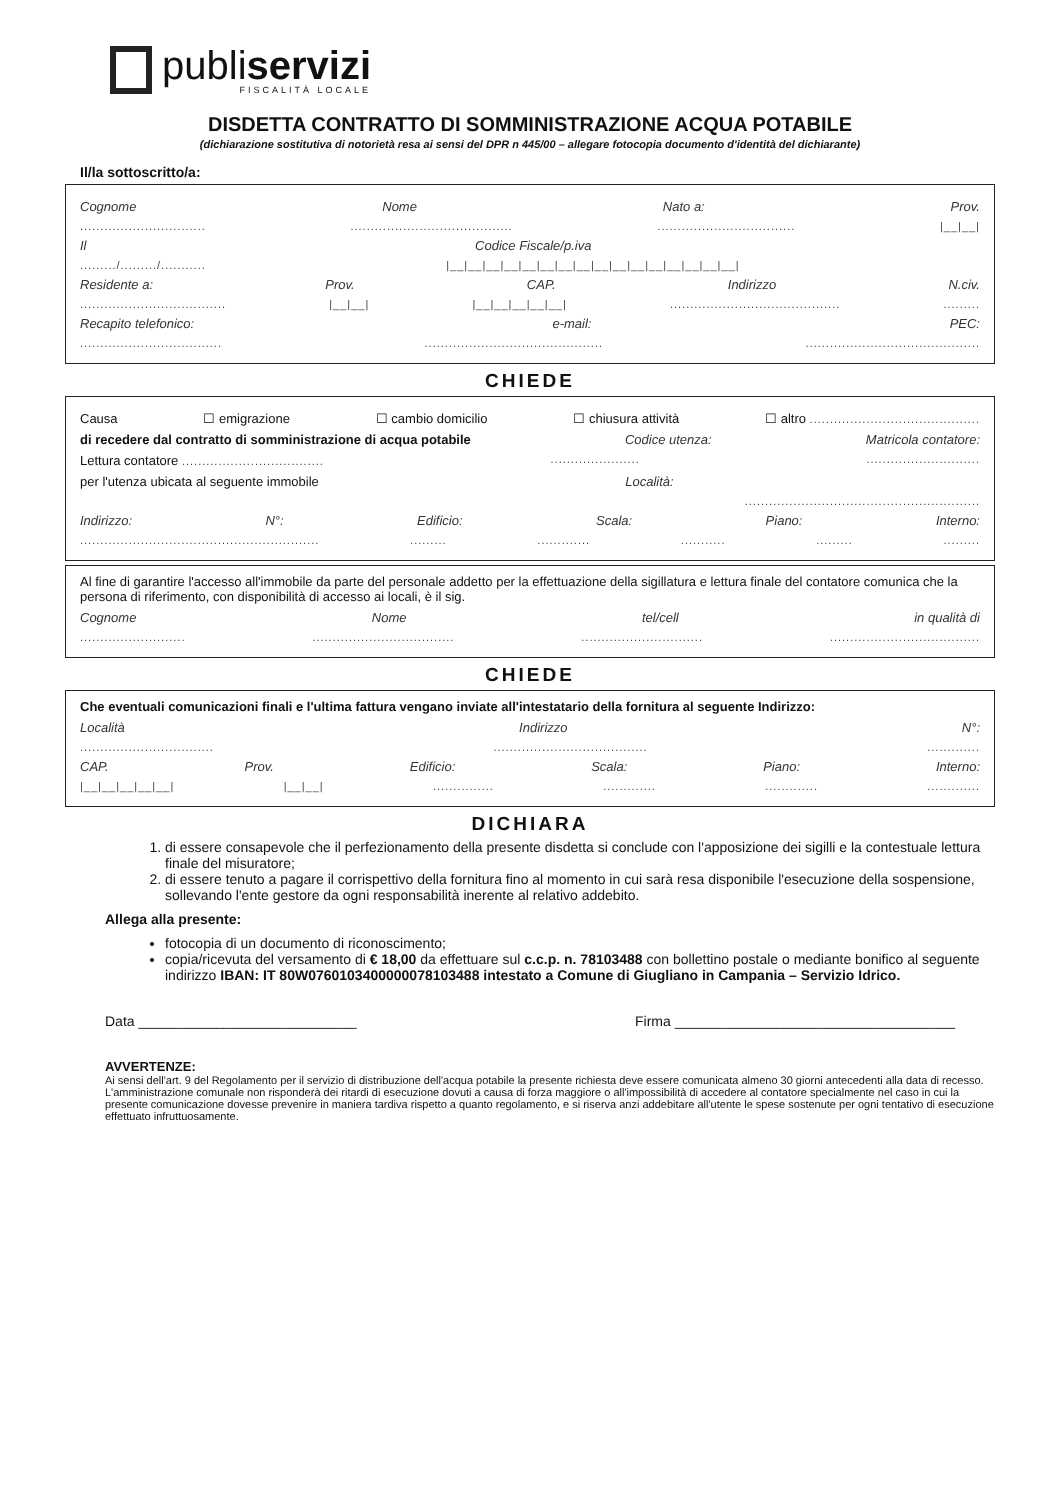publiservizi
FISCALITÀ LOCALE
DISDETTA CONTRATTO DI SOMMINISTRAZIONE ACQUA POTABILE
(dichiarazione sostitutiva di notorietà resa ai sensi del DPR n 445/00 – allegare fotocopia documento d'identità del dichiarante)
Il/la sottoscritto/a:
Cognome Nome Nato a: Prov.
......................................................................................................... |__|__|
Il Codice Fiscale/p.iva
........./........./........... |__|__|__|__|__|__|__|__|__|__|__|__|__|__|__|__|
Residente a: Prov. CAP. Indirizzo N.civ.
.................................... |__|__| |__|__|__|__|__|...................................................
Recapito telefonico: e-mail: PEC:
..........................................................................................................................
CHIEDE
Causa ☐ emigrazione ☐ cambio domicilio ☐ chiusura attività ☐ altro ..........................................
di recedere dal contratto di somministrazione di acqua potabile Codice utenza: Matricola contatore:
Lettura contatore .....................................................................................
per l'utenza ubicata al seguente immobile Località:
..........................................................
Indirizzo: N°: Edificio: Scala: Piano: Interno:
..............................................................................................................
Al fine di garantire l'accesso all'immobile da parte del personale addetto per la effettuazione della sigillatura e lettura finale del contatore comunica che la persona di riferimento, con disponibilità di accesso ai locali, è il sig.
Cognome Nome tel/cell in qualità di
................................................................................................................................
CHIEDE
Che eventuali comunicazioni finali e l'ultima fattura vengano inviate all'intestatario della fornitura al seguente Indirizzo:
Località Indirizzo N°:
....................................................................................
CAP. Prov. Edificio: Scala: Piano: Interno:
|__|__|__|__|__| |__|__|......................................................
DICHIARA
1. di essere consapevole che il perfezionamento della presente disdetta si conclude con l'apposizione dei sigilli e la contestuale lettura finale del misuratore;
2. di essere tenuto a pagare il corrispettivo della fornitura fino al momento in cui sarà resa disponibile l'esecuzione della sospensione, sollevando l'ente gestore da ogni responsabilità inerente al relativo addebito.
Allega alla presente:
fotocopia di un documento di riconoscimento;
copia/ricevuta del versamento di € 18,00 da effettuare sul c.c.p. n. 78103488 con bollettino postale o mediante bonifico al seguente indirizzo IBAN: IT 80W0760103400000078103488 intestato a Comune di Giugliano in Campania – Servizio Idrico.
Data ____________________________ Firma ____________________________________
AVVERTENZE:
Ai sensi dell'art. 9 del Regolamento per il servizio di distribuzione dell'acqua potabile la presente richiesta deve essere comunicata almeno 30 giorni antecedenti alla data di recesso.
L'amministrazione comunale non risponderà dei ritardi di esecuzione dovuti a causa di forza maggiore o all'impossibilità di accedere al contatore specialmente nel caso in cui la presente comunicazione dovesse prevenire in maniera tardiva rispetto a quanto regolamento, e si riserva anzi addebitare all'utente le spese sostenute per ogni tentativo di esecuzione effettuato infruttuosamente.